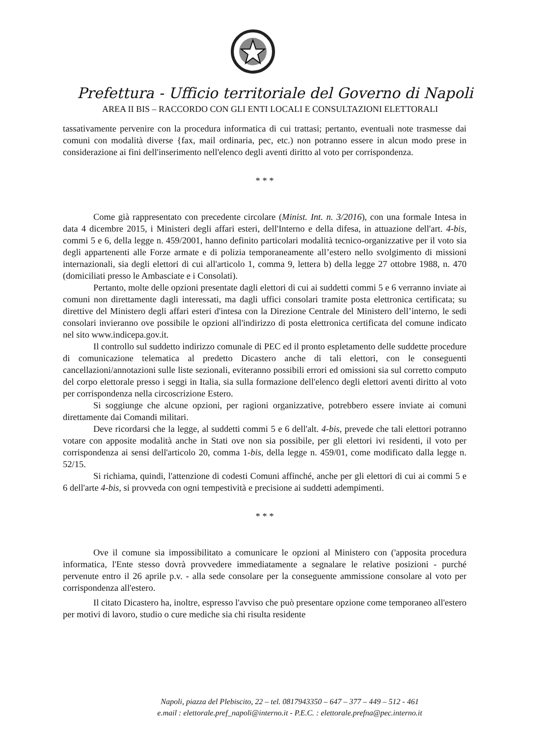Prefettura - Ufficio territoriale del Governo di Napoli
AREA II BIS – RACCORDO CON GLI ENTI LOCALI E CONSULTAZIONI ELETTORALI
tassativamente pervenire con la procedura informatica di cui trattasi; pertanto, eventuali note trasmesse dai comuni con modalità diverse {fax, mail ordinaria, pec, etc.) non potranno essere in alcun modo prese in considerazione ai fini dell'inserimento nell'elenco degli aventi diritto al voto per corrispondenza.
* * *
Come già rappresentato con precedente circolare (Minist. Int. n. 3/2016), con una formale Intesa in data 4 dicembre 2015, i Ministeri degli affari esteri, dell'Interno e della difesa, in attuazione dell'art. 4-bis, commi 5 e 6, della legge n. 459/2001, hanno definito particolari modalità tecnico-organizzative per il voto sia degli appartenenti alle Forze armate e di polizia temporaneamente all’estero nello svolgimento di missioni internazionali, sia degli elettori di cui all'articolo 1, comma 9, lettera b) della legge 27 ottobre 1988, n. 470 (domiciliati presso le Ambasciate e i Consolati).
Pertanto, molte delle opzioni presentate dagli elettori di cui ai suddetti commi 5 e 6 verranno inviate ai comuni non direttamente dagli interessati, ma dagli uffici consolari tramite posta elettronica certificata; su direttive del Ministero degli affari esteri d'intesa con la Direzione Centrale del Ministero dell’interno, le sedi consolari invieranno ove possibile le opzioni all'indirizzo di posta elettronica certificata del comune indicato nel sito www.indicepa.gov.it.
Il controllo sul suddetto indirizzo comunale di PEC ed il pronto espletamento delle suddette procedure di comunicazione telematica al predetto Dicastero anche di tali elettori, con le conseguenti cancellazioni/annotazioni sulle liste sezionali, eviteranno possibili errori ed omissioni sia sul corretto computo del corpo elettorale presso i seggi in Italia, sia sulla formazione dell'elenco degli elettori aventi diritto al voto per corrispondenza nella circoscrizione Estero.
Si soggiunge che alcune opzioni, per ragioni organizzative, potrebbero essere inviate ai comuni direttamente dai Comandi militari.
Deve ricordarsi che la legge, al suddetti commi 5 e 6 dell'alt. 4-bis, prevede che tali elettori potranno votare con apposite modalità anche in Stati ove non sia possibile, per gli elettori ivi residenti, il voto per corrispondenza ai sensi dell'articolo 20, comma 1-bis, della legge n. 459/01, come modificato dalla legge n. 52/15.
Si richiama, quindi, l'attenzione di codesti Comuni affinché, anche per gli elettori di cui ai commi 5 e 6 dell'arte 4-bis, si provveda con ogni tempestività e precisione ai suddetti adempimenti.
* * *
Ove il comune sia impossibilitato a comunicare le opzioni al Ministero con ('apposita procedura informatica, l'Ente stesso dovrà provvedere immediatamente a segnalare le relative posizioni - purché pervenute entro il 26 aprile p.v. - alla sede consolare per la conseguente ammissione consolare al voto per corrispondenza all'estero.
Il citato Dicastero ha, inoltre, espresso l'avviso che può presentare opzione come temporaneo all'estero per motivi di lavoro, studio o cure mediche sia chi risulta residente
Napoli, piazza del Plebiscito, 22 – tel. 0817943350 – 647 – 377 – 449 – 512 - 461
e.mail : elettorale.pref_napoli@interno.it - P.E.C. : elettorale.prefna@pec.interno.it